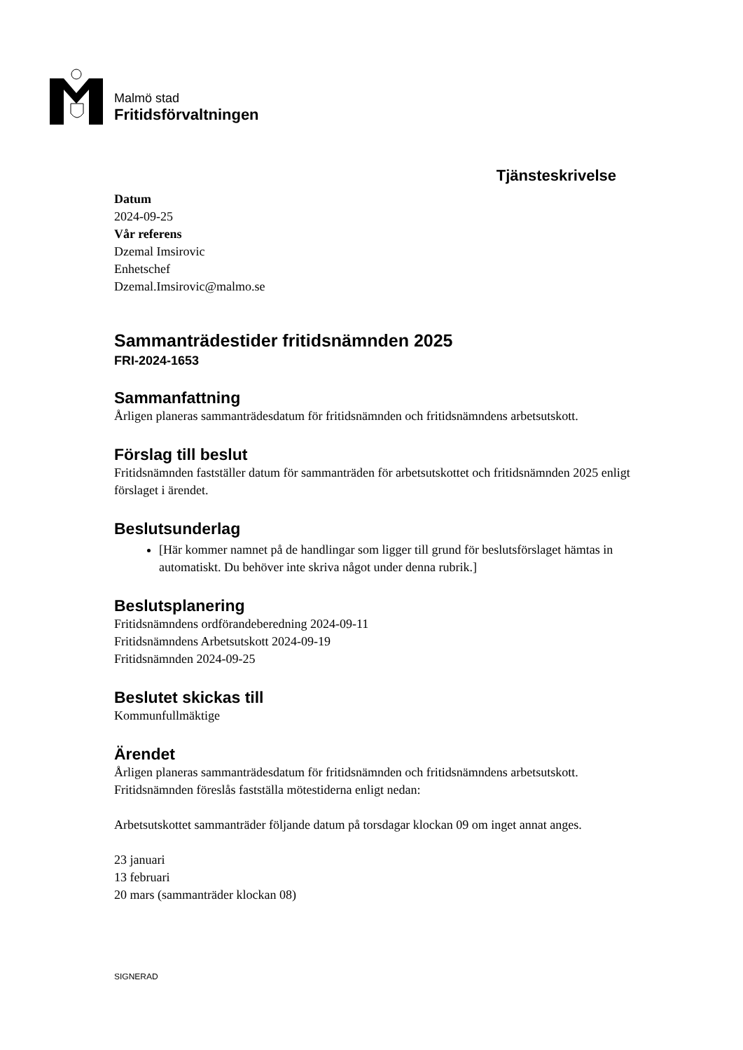Malmö stad
Fritidsförvaltningen
Tjänsteskrivelse
Datum
2024-09-25
Vår referens
Dzemal Imsirovic
Enhetschef
Dzemal.Imsirovic@malmo.se
Sammanträdestider fritidsnämnden 2025
FRI-2024-1653
Sammanfattning
Årligen planeras sammanträdesdatum för fritidsnämnden och fritidsnämndens arbetsutskott.
Förslag till beslut
Fritidsnämnden fastställer datum för sammanträden för arbetsutskottet och fritidsnämnden 2025 enligt förslaget i ärendet.
Beslutsunderlag
[Här kommer namnet på de handlingar som ligger till grund för beslutsförslaget hämtas in automatiskt. Du behöver inte skriva något under denna rubrik.]
Beslutsplanering
Fritidsnämndens ordförandeberedning 2024-09-11
Fritidsnämndens Arbetsutskott 2024-09-19
Fritidsnämnden 2024-09-25
Beslutet skickas till
Kommunfullmäktige
Ärendet
Årligen planeras sammanträdesdatum för fritidsnämnden och fritidsnämndens arbetsutskott. Fritidsnämnden föreslås fastställa mötestiderna enligt nedan:
Arbetsutskottet sammanträder följande datum på torsdagar klockan 09 om inget annat anges.
23 januari
13 februari
20 mars (sammanträder klockan 08)
SIGNERAD